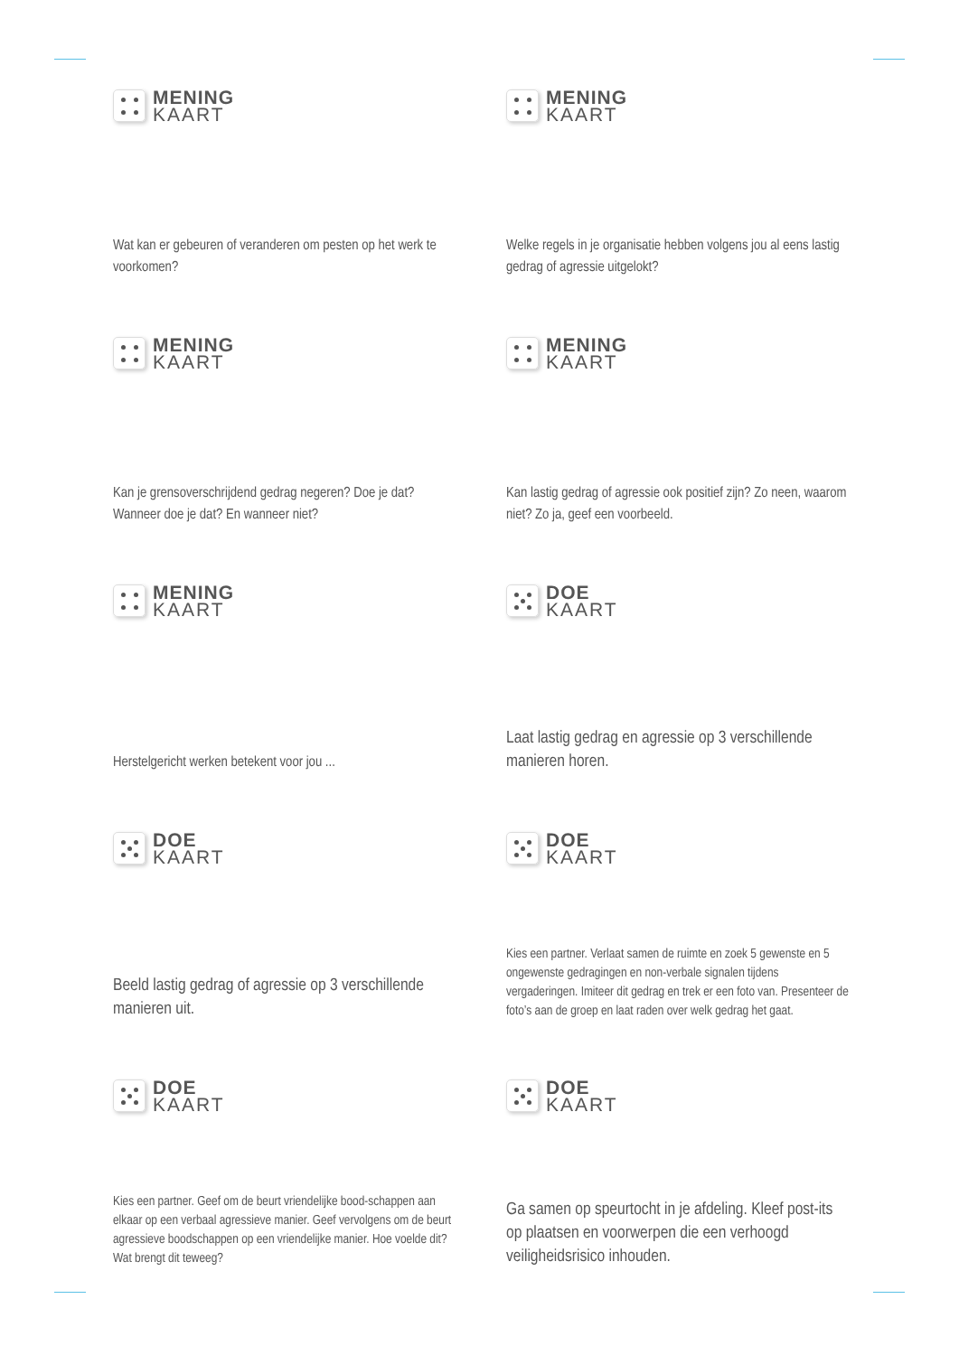MENING
KAART
Wat kan er gebeuren of veranderen om pesten op het werk te voorkomen?
MENING
KAART
Welke regels in je organisatie hebben volgens jou al eens lastig gedrag of agressie uitgelokt?
MENING
KAART
Kan je grensoverschrijdend gedrag negeren? Doe je dat? Wanneer doe je dat? En wanneer niet?
MENING
KAART
Kan lastig gedrag of agressie ook positief zijn? Zo neen, waarom niet? Zo ja, geef een voorbeeld.
MENING
KAART
Herstelgericht werken betekent voor jou ...
DOE
KAART
Laat lastig gedrag en agressie op 3 verschillende manieren horen.
DOE
KAART
Beeld lastig gedrag of agressie op 3 verschillende manieren uit.
DOE
KAART
Kies een partner. Verlaat samen de ruimte en zoek 5 gewenste en 5 ongewenste gedragingen en non-verbale signalen tijdens vergaderingen. Imiteer dit gedrag en trek er een foto van. Presenteer de foto’s aan de groep en laat raden over welk gedrag het gaat.
DOE
KAART
Kies een partner. Geef om de beurt vriendelijke bood-schappen aan elkaar op een verbaal agressieve manier. Geef vervolgens om de beurt agressieve boodschappen op een vriendelijke manier. Hoe voelde dit? Wat brengt dit teweeg?
DOE
KAART
Ga samen op speurtocht in je afdeling. Kleef post-its op plaatsen en voorwerpen die een verhoogd veiligheidsrisico inhouden.